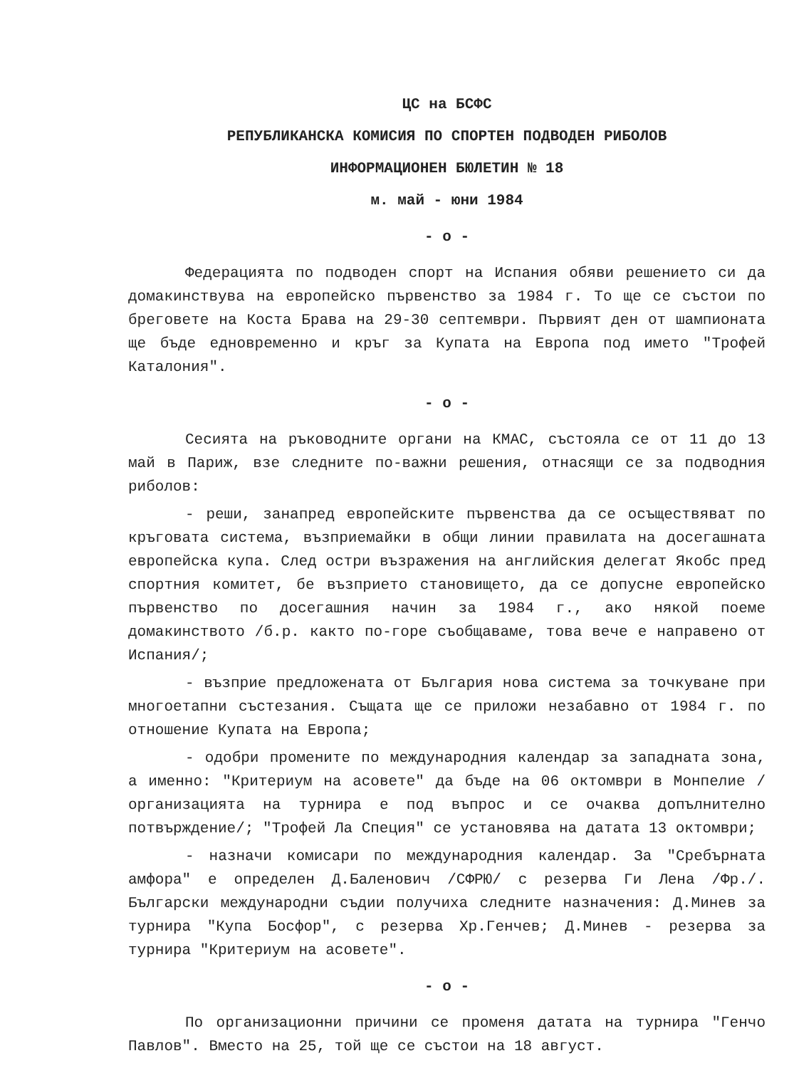ЦС на БСФС
РЕПУБЛИКАНСКА КОМИСИЯ ПО СПОРТЕН ПОДВОДЕН РИБОЛОВ
ИНФОРМАЦИОНЕН БЮЛЕТИН № 18
м. май - юни 1984
- о -
Федерацията по подводен спорт на Испания обяви решението си да домакинствува на европейско първенство за 1984 г. То ще се състои по бреговете на Коста Брава на 29-30 септември. Първият ден от шампионата ще бъде едновременно и кръг за Купата на Европа под името "Трофей Каталония".
- о -
Сесията на ръководните органи на КМАС, състояла се от 11 до 13 май в Париж, взе следните по-важни решения, отнасящи се за подводния риболов:
- реши, занапред европейските първенства да се осъществяват по кръговата система, възприемайки в общи линии правилата на досегашната европейска купа. След остри възражения на английския делегат Якобс пред спортния комитет, бе възприето становището, да се допусне европейско първенство по досегашния начин за 1984 г., ако някой поеме домакинството /б.р. както по-горе съобщаваме, това вече е направено от Испания/;
- възприе предложената от България нова система за точкуване при многоетапни състезания. Същата ще се приложи незабавно от 1984 г. по отношение Купата на Европа;
- одобри промените по международния календар за западната зона, а именно: "Критериум на асовете" да бъде на 06 октомври в Монпелие /организацията на турнира е под въпрос и се очаква допълнително потвърждение/; "Трофей Ла Специя" се установява на датата 13 октомври;
- назначи комисари по международния календар. За "Сребърната амфора" е определен Д.Баленович /СФРЮ/ с резерва Ги Лена /Фр./. Български международни съдии получиха следните назначения: Д.Минев за турнира "Купа Босфор", с резерва Хр.Генчев; Д.Минев - резерва за турнира "Критериум на асовете".
- о -
По организационни причини се променя датата на турнира "Генчо Павлов". Вместо на 25, той ще се състои на 18 август.